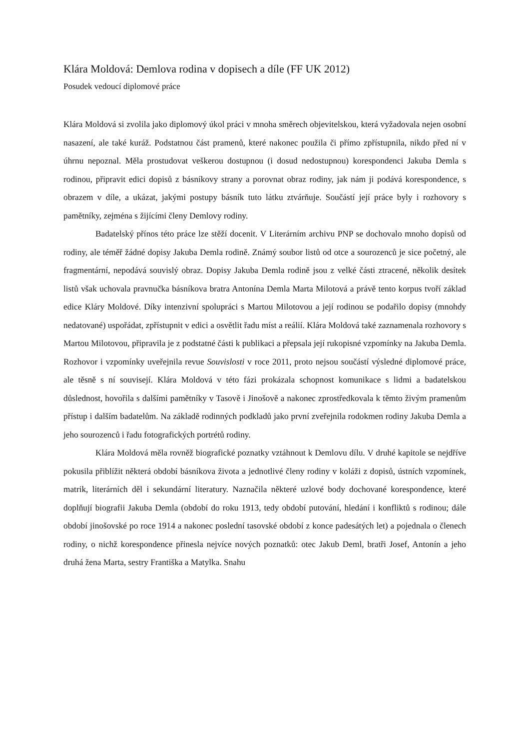Klára Moldová: Demlova rodina v dopisech a díle (FF UK 2012)
Posudek vedoucí diplomové práce
Klára Moldová si zvolila jako diplomový úkol práci v mnoha směrech objevitelskou, která vyžadovala nejen osobní nasazení, ale také kuráž. Podstatnou část pramenů, které nakonec použila či přímo zpřístupnila, nikdo před ní v úhrnu nepoznal. Měla prostudovat veškerou dostupnou (i dosud nedostupnou) korespondenci Jakuba Demla s rodinou, připravit edici dopisů z básníkovy strany a porovnat obraz rodiny, jak nám ji podává korespondence, s obrazem v díle, a ukázat, jakými postupy básník tuto látku ztvárňuje. Součástí její práce byly i rozhovory s pamětníky, zejména s žijícími členy Demlovy rodiny.
Badatelský přínos této práce lze stěží docenit. V Literárním archivu PNP se dochovalo mnoho dopisů od rodiny, ale téměř žádné dopisy Jakuba Demla rodině. Známý soubor listů od otce a sourozenců je sice početný, ale fragmentární, nepodává souvislý obraz. Dopisy Jakuba Demla rodině jsou z velké části ztracené, několik desítek listů však uchovala pravnučka básníkova bratra Antonína Demla Marta Milotová a právě tento korpus tvoří základ edice Kláry Moldové. Díky intenzivní spolupráci s Martou Milotovou a její rodinou se podařilo dopisy (mnohdy nedatované) uspořádat, zpřístupnit v edici a osvětlit řadu míst a reálií. Klára Moldová také zaznamenala rozhovory s Martou Milotovou, připravila je z podstatné části k publikaci a přepsala její rukopisné vzpomínky na Jakuba Demla. Rozhovor i vzpomínky uveřejnila revue Souvislosti v roce 2011, proto nejsou součástí výsledné diplomové práce, ale těsně s ní souvisejí. Klára Moldová v této fázi prokázala schopnost komunikace s lidmi a badatelskou důslednost, hovořila s dalšími pamětníky v Tasově i Jinošově a nakonec zprostředkovala k těmto živým pramenům přístup i dalším badatelům. Na základě rodinných podkladů jako první zveřejnila rodokmen rodiny Jakuba Demla a jeho sourozenců i řadu fotografických portrétů rodiny.
Klára Moldová měla rovněž biografické poznatky vztáhnout k Demlovu dílu. V druhé kapitole se nejdříve pokusila přiblížit některá období básníkova života a jednotlivé členy rodiny v koláži z dopisů, ústních vzpomínek, matrik, literárních děl i sekundární literatury. Naznačila některé uzlové body dochované korespondence, které doplňují biografii Jakuba Demla (období do roku 1913, tedy období putování, hledání i konfliktů s rodinou; dále období jinošovské po roce 1914 a nakonec poslední tasovské období z konce padesátých let) a pojednala o členech rodiny, o nichž korespondence přinesla nejvíce nových poznatků: otec Jakub Deml, bratři Josef, Antonín a jeho druhá žena Marta, sestry Františka a Matylka. Snahu